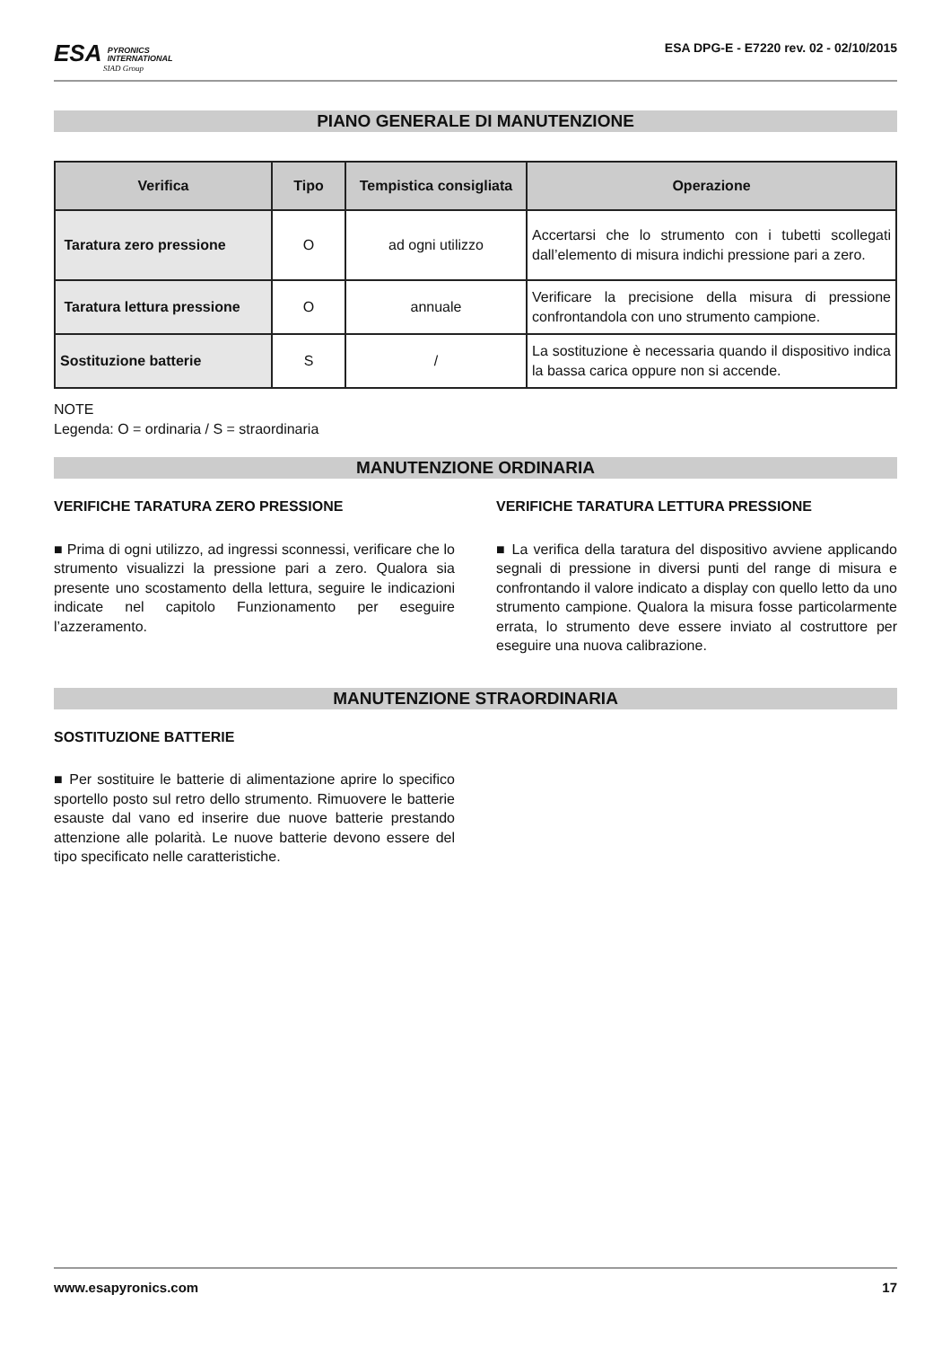ESA PYRONICS
INTERNATIONAL
SIAD Group
ESA DPG-E - E7220 rev. 02 - 02/10/2015
PIANO GENERALE DI MANUTENZIONE
| Verifica | Tipo | Tempistica consigliata | Operazione |
| --- | --- | --- | --- |
| Taratura zero pressione | O | ad ogni utilizzo | Accertarsi che lo strumento con i tubetti scollegati dall’elemento di misura indichi pressione pari a zero. |
| Taratura lettura pressione | O | annuale | Verificare la precisione della misura di pressione confrontandola con uno strumento campione. |
| Sostituzione batterie | S | / | La sostituzione è necessaria quando il dispositivo indica la bassa carica oppure non si accende. |
NOTE
Legenda: O = ordinaria / S = straordinaria
MANUTENZIONE ORDINARIA
VERIFICHE TARATURA ZERO PRESSIONE
■ Prima di ogni utilizzo, ad ingressi sconnessi, verificare che lo strumento visualizzi la pressione pari a zero. Qualora sia presente uno scostamento della lettura, seguire le indicazioni indicate nel capitolo Funzionamento per eseguire l’azzeramento.
VERIFICHE TARATURA LETTURA PRESSIONE
■ La verifica della taratura del dispositivo avviene applicando segnali di pressione in diversi punti del range di misura e confrontando il valore indicato a display con quello letto da uno strumento campione. Qualora la misura fosse particolarmente errata, lo strumento deve essere inviato al costruttore per eseguire una nuova calibrazione.
MANUTENZIONE STRAORDINARIA
SOSTITUZIONE BATTERIE
■ Per sostituire le batterie di alimentazione aprire lo specifico sportello posto sul retro dello strumento. Rimuovere le batterie esauste dal vano ed inserire due nuove batterie prestando attenzione alle polarità. Le nuove batterie devono essere del tipo specificato nelle caratteristiche.
www.esapyronics.com 17